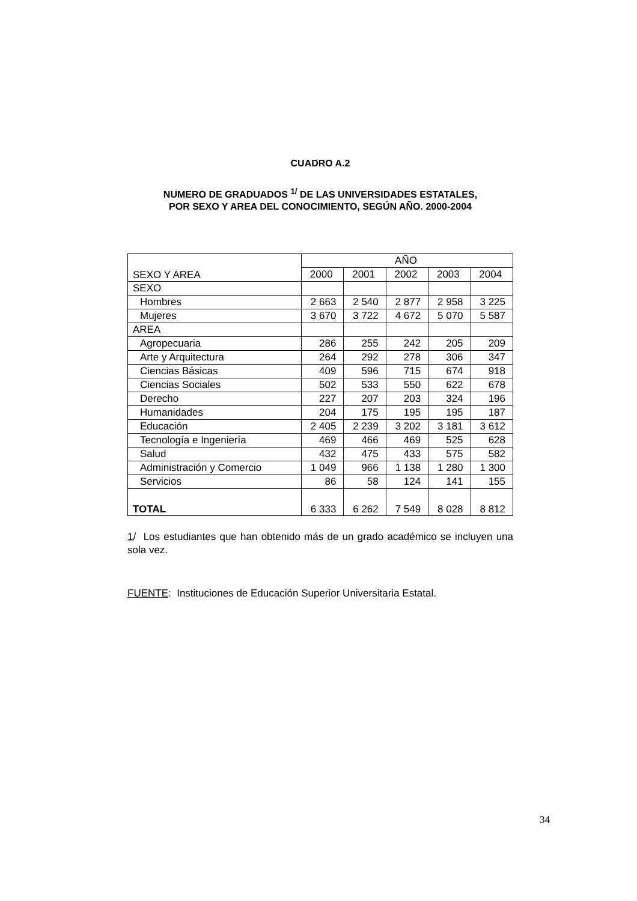CUADRO A.2
NUMERO DE GRADUADOS <sup>1/</sup> DE LAS UNIVERSIDADES ESTATALES,
POR SEXO Y AREA DEL CONOCIMIENTO, SEGÚN AÑO. 2000-2004
| SEXO Y AREA | AÑO | | | | |
| --- | --- | --- | --- | --- | --- |
| | 2000 | 2001 | 2002 | 2003 | 2004 |
| SEXO | | | | | |
| Hombres | 2 663 | 2 540 | 2 877 | 2 958 | 3 225 |
| Mujeres | 3 670 | 3 722 | 4 672 | 5 070 | 5 587 |
| AREA | | | | | |
| Agropecuaria | 286 | 255 | 242 | 205 | 209 |
| Arte y Arquitectura | 264 | 292 | 278 | 306 | 347 |
| Ciencias Básicas | 409 | 596 | 715 | 674 | 918 |
| Ciencias Sociales | 502 | 533 | 550 | 622 | 678 |
| Derecho | 227 | 207 | 203 | 324 | 196 |
| Humanidades | 204 | 175 | 195 | 195 | 187 |
| Educación | 2 405 | 2 239 | 3 202 | 3 181 | 3 612 |
| Tecnología e Ingeniería | 469 | 466 | 469 | 525 | 628 |
| Salud | 432 | 475 | 433 | 575 | 582 |
| Administración y Comercio | 1 049 | 966 | 1 138 | 1 280 | 1 300 |
| Servicios | 86 | 58 | 124 | 141 | 155 |
| TOTAL | 6 333 | 6 262 | 7 549 | 8 028 | 8 812 |
1/ Los estudiantes que han obtenido más de un grado académico se incluyen una sola vez.
FUENTE: Instituciones de Educación Superior Universitaria Estatal.
34